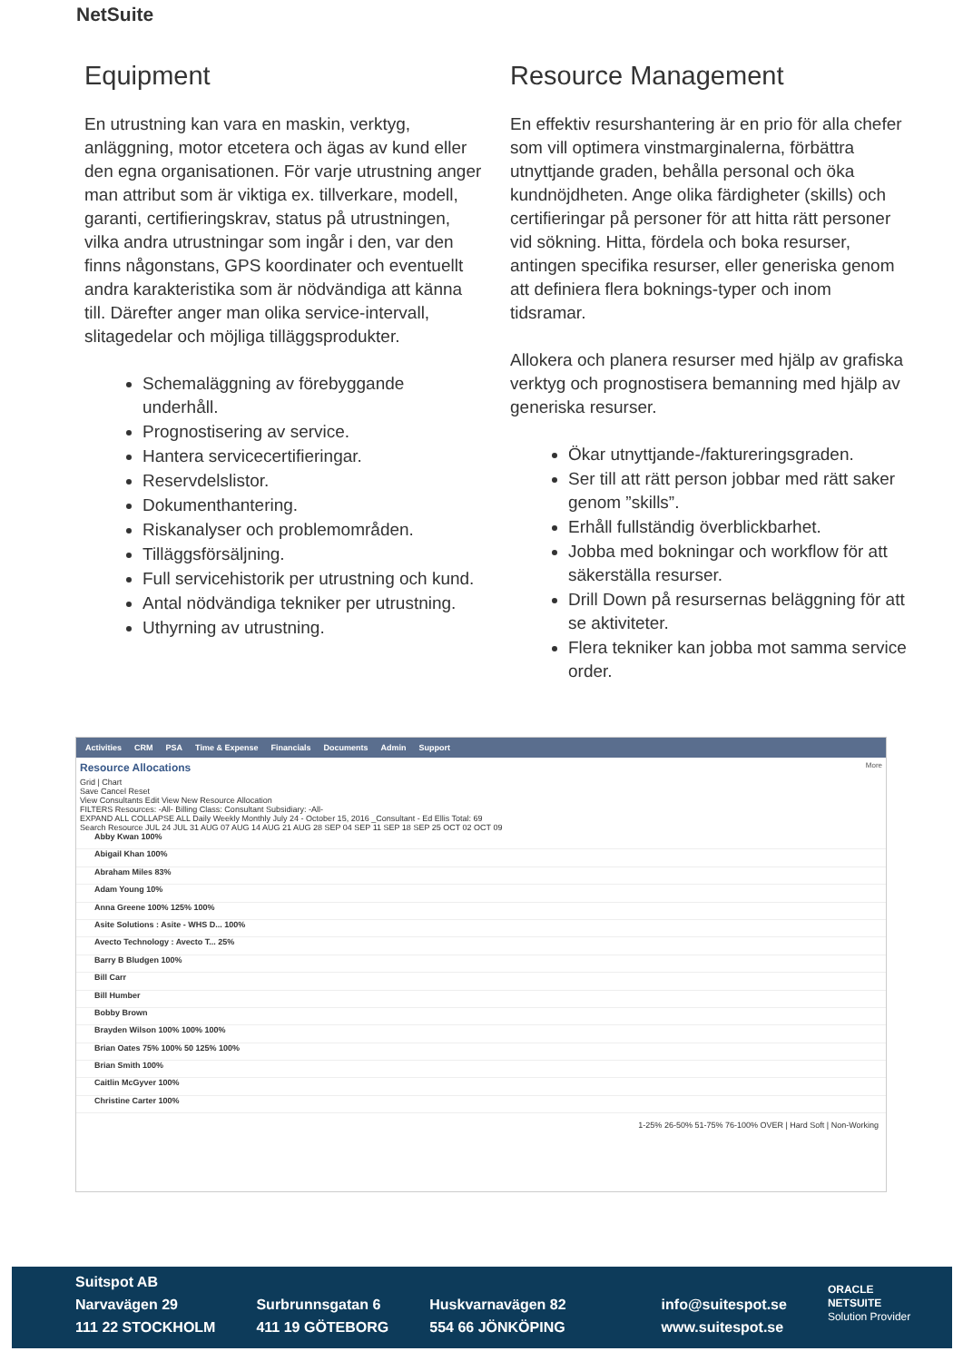NetSuite
Equipment
En utrustning kan vara en maskin, verktyg, anläggning, motor etcetera och ägas av kund eller den egna organisationen. För varje utrustning anger man attribut som är viktiga ex. tillverkare, modell, garanti, certifieringskrav, status på utrustningen, vilka andra utrustningar som ingår i den, var den finns någonstans, GPS koordinater och eventuellt andra karakteristika som är nödvändiga att känna till. Därefter anger man olika service-intervall, slitagedelar och möjliga tilläggsprodukter.
Schemaläggning av förebyggande underhåll.
Prognostisering av service.
Hantera servicecertifieringar.
Reservdelslistor.
Dokumenthantering.
Riskanalyser och problemområden.
Tilläggsförsäljning.
Full servicehistorik per utrustning och kund.
Antal nödvändiga tekniker per utrustning.
Uthyrning av utrustning.
Resource Management
En effektiv resurshantering är en prio för alla chefer som vill optimera vinstmarginalerna, förbättra utnyttjande graden, behålla personal och öka kundnöjdheten. Ange olika färdigheter (skills) och certifieringar på personer för att hitta rätt personer vid sökning. Hitta, fördela och boka resurser, antingen specifika resurser, eller generiska genom att definiera flera boknings-typer och inom tidsramar.
Allokera och planera resurser med hjälp av grafiska verktyg och prognostisera bemanning med hjälp av generiska resurser.
Ökar utnyttjande-/faktureringsgraden.
Ser till att rätt person jobbar med rätt saker genom ”skills”.
Erhåll fullständig överblickbarhet.
Jobba med bokningar och workflow för att säkerställa resurser.
Drill Down på resursernas beläggning för att se aktiviteter.
Flera tekniker kan jobba mot samma service order.
Activities CRM PSA Time & Expense Financials Documents Admin Support
Resource Allocations More
Grid | Chart
Save Cancel Reset
View Consultants Edit View New Resource Allocation
FILTERS Resources: -All- Billing Class: Consultant Subsidiary: -All-
EXPAND ALL COLLAPSE ALL Daily Weekly Monthly July 24 - October 15, 2016 _Consultant - Ed Ellis Total: 69
Search Resource JUL 24 JUL 31 AUG 07 AUG 14 AUG 21 AUG 28 SEP 04 SEP 11 SEP 18 SEP 25 OCT 02 OCT 09
Abby Kwan 100%
Abigail Khan 100%
Abraham Miles 83%
Adam Young 10%
Anna Greene 100% 125% 100%
Asite Solutions : Asite - WHS D... 100%
Avecto Technology : Avecto T... 25%
Barry B Bludgen 100%
Bill Carr
Bill Humber
Bobby Brown
Brayden Wilson 100% 100% 100%
Brian Oates 75% 100% 50 125% 100%
Brian Smith 100%
Caitlin McGyver 100%
Christine Carter 100%
1-25% 26-50% 51-75% 76-100% OVER | Hard Soft | Non-Working
Suitspot AB
Narvavägen 29
111 22 STOCKHOLM
Surbrunnsgatan 6
411 19 GÖTEBORG
Huskvarnavägen 82
554 66 JÖNKÖPING
info@suitespot.se
www.suitespot.se
ORACLE
NETSUITE
Solution Provider